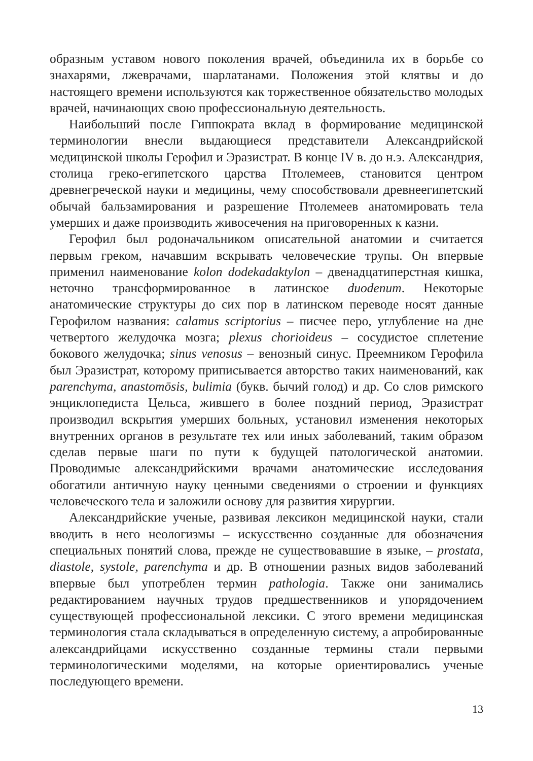образным уставом нового поколения врачей, объединила их в борьбе со знахарями, лжеврачами, шарлатанами. Положения этой клятвы и до настоящего времени используются как торжественное обязательство молодых врачей, начинающих свою профессиональную деятельность.
Наибольший после Гиппократа вклад в формирование медицинской терминологии внесли выдающиеся представители Александрийской медицинской школы Герофил и Эразистрат. В конце IV в. до н.э. Александрия, столица греко-египетского царства Птолемеев, становится центром древнегреческой науки и медицины, чему способствовали древнеегипетский обычай бальзамирования и разрешение Птолемеев анатомировать тела умерших и даже производить живосечения на приговоренных к казни.
Герофил был родоначальником описательной анатомии и считается первым греком, начавшим вскрывать человеческие трупы. Он впервые применил наименование kolon dodekadaktylon – двенадцатиперстная кишка, неточно трансформированное в латинское duodenum. Некоторые анатомические структуры до сих пор в латинском переводе носят данные Герофилом названия: calamus scriptorius – писчее перо, углубление на дне четвертого желудочка мозга; plexus chorioideus – сосудистое сплетение бокового желудочка; sinus venosus – венозный синус. Преемником Герофила был Эразистрат, которому приписывается авторство таких наименований, как parenchyma, anastomōsis, bulimia (букв. бычий голод) и др. Со слов римского энциклопедиста Цельса, жившего в более поздний период, Эразистрат производил вскрытия умерших больных, установил изменения некоторых внутренних органов в результате тех или иных заболеваний, таким образом сделав первые шаги по пути к будущей патологической анатомии. Проводимые александрийскими врачами анатомические исследования обогатили античную науку ценными сведениями о строении и функциях человеческого тела и заложили основу для развития хирургии.
Александрийские ученые, развивая лексикон медицинской науки, стали вводить в него неологизмы – искусственно созданные для обозначения специальных понятий слова, прежде не существовавшие в языке, – prostata, diastole, systole, parenchyma и др. В отношении разных видов заболеваний впервые был употреблен термин pathologia. Также они занимались редактированием научных трудов предшественников и упорядочением существующей профессиональной лексики. С этого времени медицинская терминология стала складываться в определенную систему, а апробированные александрийцами искусственно созданные термины стали первыми терминологическими моделями, на которые ориентировались ученые последующего времени.
13